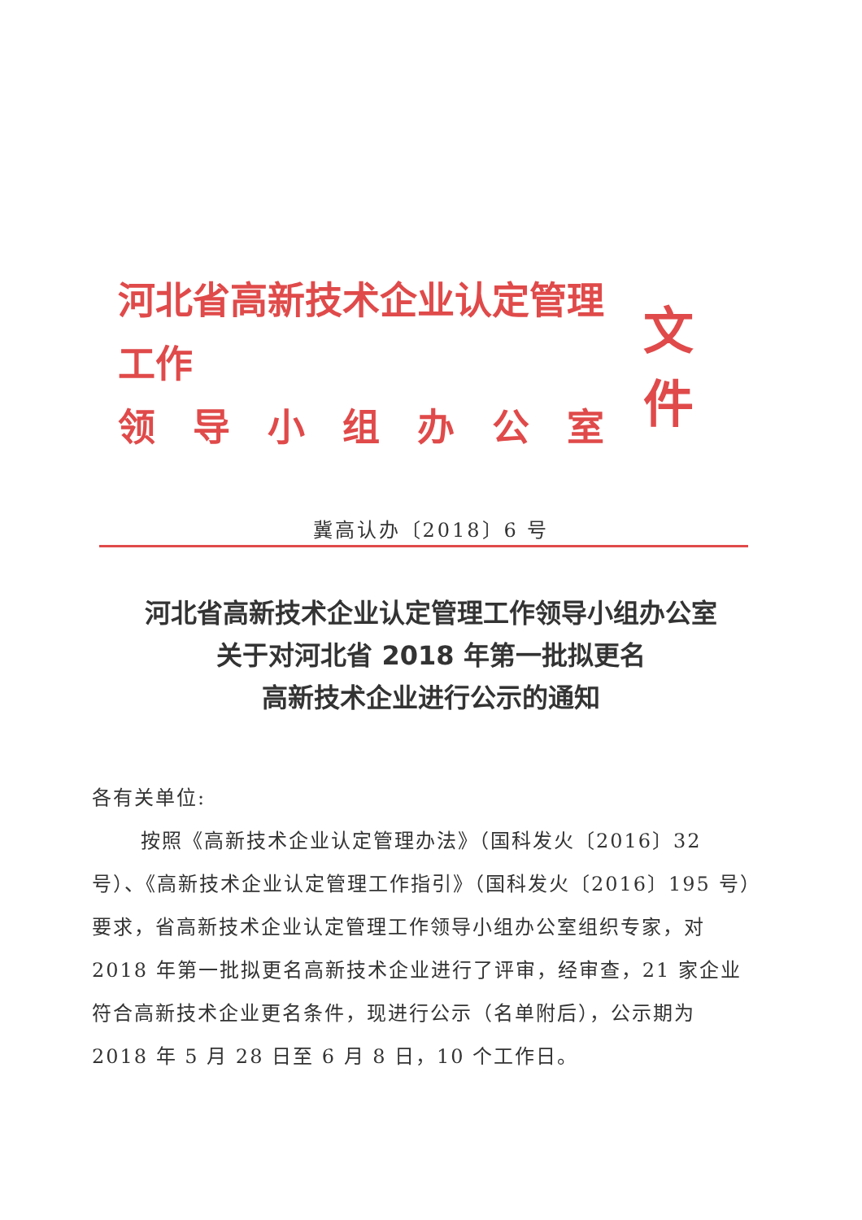河北省高新技术企业认定管理工作
领　导　小　组　办　公　室
文件
冀高认办〔2018〕6 号
河北省高新技术企业认定管理工作领导小组办公室
关于对河北省 2018 年第一批拟更名
高新技术企业进行公示的通知
各有关单位:
按照《高新技术企业认定管理办法》（国科发火〔2016〕32 号）、《高新技术企业认定管理工作指引》（国科发火〔2016〕195 号）要求，省高新技术企业认定管理工作领导小组办公室组织专家，对 2018 年第一批拟更名高新技术企业进行了评审，经审查，21 家企业符合高新技术企业更名条件，现进行公示（名单附后），公示期为 2018 年 5 月 28 日至 6 月 8 日，10 个工作日。